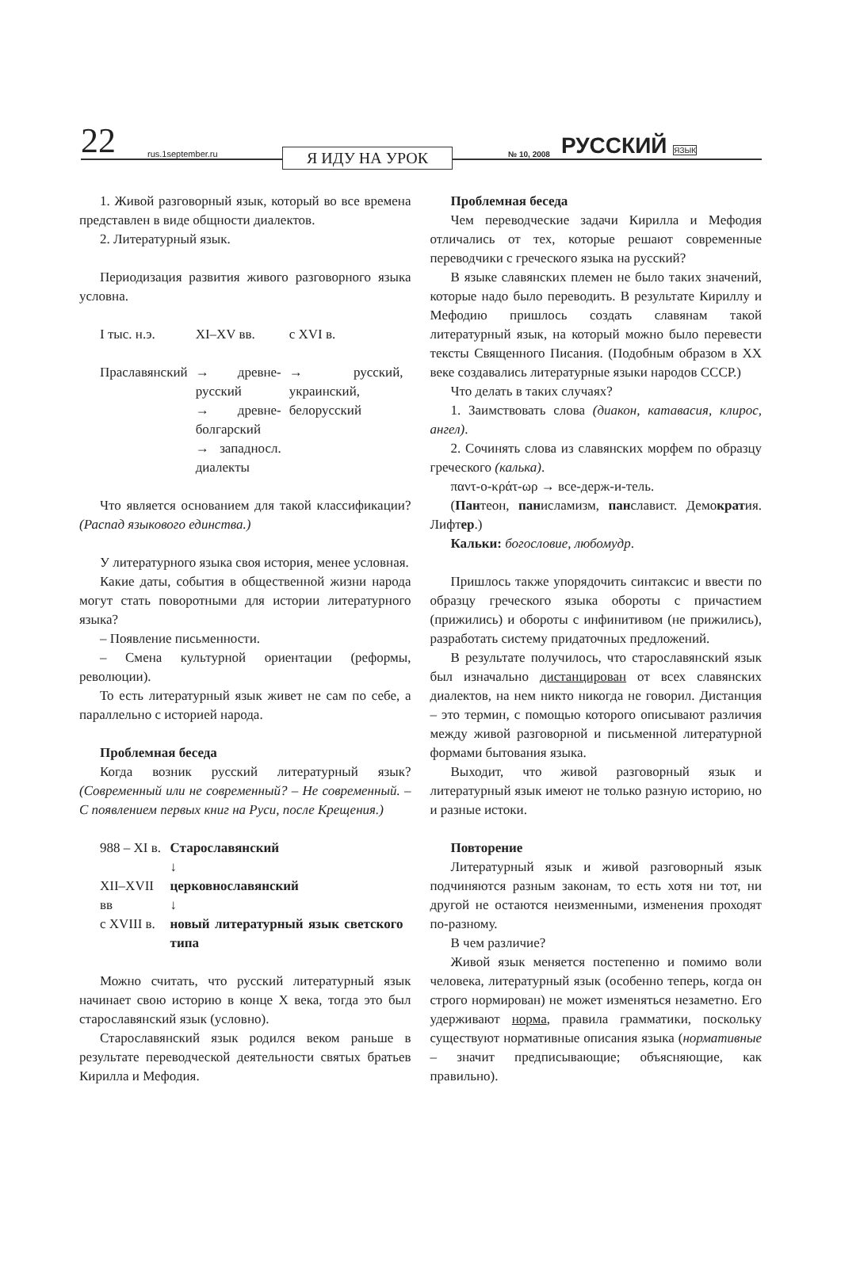22
rus.1september.ru
Я ИДУ НА УРОК
№ 10, 2008
РУССКИЙ ЯЗЫК
1. Живой разговорный язык, который во все времена представлен в виде общности диалектов.
2. Литературный язык.
Периодизация развития живого разговорного языка условна.
| I тыс. н.э. | XI–XV вв. | с XVI в. |
| Праславянский | → древне-русский → древне-болгарский → западносл. диалекты | → русский, украинский, белорусский |
Что является основанием для такой классификации? (Распад языкового единства.)
У литературного языка своя история, менее условная.
Какие даты, события в общественной жизни народа могут стать поворотными для истории литературного языка?
– Появление письменности.
– Смена культурной ориентации (реформы, революции).
То есть литературный язык живет не сам по себе, а параллельно с историей народа.
Проблемная беседа
Когда возник русский литературный язык? (Современный или не современный? – Не современный. – С появлением первых книг на Руси, после Крещения.)
| 988 – XI в. | Старославянский ↓ |
| XII–XVII вв | церковнославянский ↓ |
| с XVIII в. | новый литературный язык светского типа |
Можно считать, что русский литературный язык начинает свою историю в конце X века, тогда это был старославянский язык (условно).
Старославянский язык родился веком раньше в результате переводческой деятельности святых братьев Кирилла и Мефодия.
Проблемная беседа
Чем переводческие задачи Кирилла и Мефодия отличались от тех, которые решают современные переводчики с греческого языка на русский?
В языке славянских племен не было таких значений, которые надо было переводить. В результате Кириллу и Мефодию пришлось создать славянам такой литературный язык, на который можно было перевести тексты Священного Писания. (Подобным образом в XX веке создавались литературные языки народов СССР.)
Что делать в таких случаях?
1. Заимствовать слова (диакон, катавасия, клирос, ангел).
2. Сочинять слова из славянских морфем по образцу греческого (калька).
παντ-ο-κράτ-ωρ → все-держ-и-тель.
(Пантеон, панисламизм, панславист. Демократия. Лифтер.)
Кальки: богословие, любомудр.
Пришлось также упорядочить синтаксис и ввести по образцу греческого языка обороты с причастием (прижились) и обороты с инфинитивом (не прижились), разработать систему придаточных предложений.
В результате получилось, что старославянский язык был изначально дистанцирован от всех славянских диалектов, на нем никто никогда не говорил. Дистанция – это термин, с помощью которого описывают различия между живой разговорной и письменной литературной формами бытования языка.
Выходит, что живой разговорный язык и литературный язык имеют не только разную историю, но и разные истоки.
Повторение
Литературный язык и живой разговорный язык подчиняются разным законам, то есть хотя ни тот, ни другой не остаются неизменными, изменения проходят по-разному.
В чем различие?
Живой язык меняется постепенно и помимо воли человека, литературный язык (особенно теперь, когда он строго нормирован) не может изменяться незаметно. Его удерживают норма, правила грамматики, поскольку существуют нормативные описания языка (нормативные – значит предписывающие; объясняющие, как правильно).